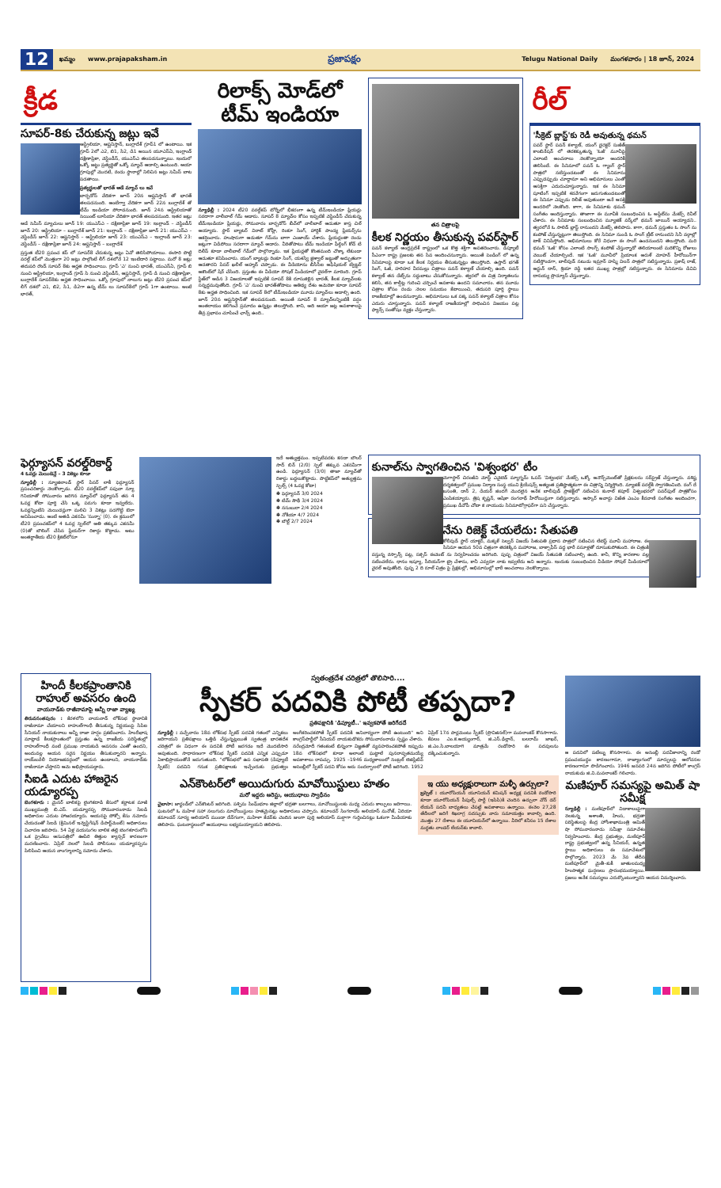12
ఖమ్మం www.prajapaksham.in
ప్రజాపక్షం
Telugu National Daily మంగళవారం | 18 జూన్, 2024
క్రీడ
సూపర్‌-8కు చేరుకున్న జట్లు ఇవే
ఆస్ట్రేలియా, ఆఫ్ఘనిస్తాన్‌, బంగ్లాదేశ్‌ గ్రూప్‌1 లో ఉంటాయి. ఇక గ్రూప్‌ 2లో ఎ2, బి1, సి2, డి1 అయిన యూఎస్‌ఏ, ఇంగ్లాండ్‌ దక్షిణాఫ్రికా, వెస్టిండీస్‌, యుఎస్‌ఎ తలపడనున్నాయి. ఇందులో ఒక్కో జట్టు ప్రత్యర్థితో ఒక్కో మ్యాచ్‌ ఆడాల్సి ఉంటుంది. ఆయా గ్రూపుల్లో మొదటి, రెండు స్థానాల్లో నిలిచిన జట్లు సెమీస్‌ బాట పడతాయి.
ప్రత్యర్థులతో భారత్‌ ఆడే మ్యాచ్‌ లు ఇవే
బార్బడోస్‌ వేదికగా జూన్‌ 20న ఆఫ్ఘనిస్తాన్‌ తో భారత్‌ తలపడనుంది. అంటిగ్వా వేదికగా జూన్‌ 22న బంగ్లాదేశ్‌ తో టీమ్‌ ఇండియా పోరాడనుంది. జూన్‌ 24న ఆస్ట్రేలియాతో సెయింట్‌ లూసియా వేదికగా భారత్‌ తలపడనుంది. ఇతర జట్లు ఆడే సెమీస్‌ మ్యాచులు జూన్‌ 19: యుఎస్‌ఎ – దక్షిణాఫ్రికా జూన్‌ 19: ఇంగ్లాండ్‌ – వెస్టిండీస్‌ జూన్‌ 20: ఆస్ట్రేలియా – బంగ్లాదేశ్‌ జూన్‌ 21: ఇంగ్లాండ్‌ – దక్షిణాఫ్రికా జూన్‌ 21: యుఎస్‌ఎ – వెస్టిండీస్‌ జూన్‌ 22: ఆఫ్ఘనిస్తాన్‌ – ఆస్ట్రేలియా జూన్‌ 23: యుఎస్‌ఎ – ఇంగ్లాండ్‌ జూన్‌ 23: వెస్టిండీస్‌ – దక్షిణాఫ్రికా జూన్‌ 24: ఆఫ్ఘనిస్తాన్‌ – బంగ్లాదేశ్‌
ప్రస్తుత టీ20 ప్రపంచ కప్‌ లో సూపర్‌8 చేరుకున్న జట్లు ఏవో తెలిసిపోయాయి. ఈసారి పొట్టి వరల్డ్‌ కప్‌లో మొత్తంగా 20 జట్లు పాల్గొంటే లీగ్‌ దశలోనే 12 ఇంటిదారి పట్టాయి. మరో 8 జట్లు తదుపరి రౌండ్‌ సూపర్‌ 8కు అర్హత సాధించాయి. గ్రూప్‌ 'ఎ' నుంచి భారత్‌, యుఎస్‌ఏ, గ్రూప్‌ బి నుంచి ఆస్ట్రేలియా, ఇంగ్లాండ్‌ గ్రూప్‌ సి నుంచి వెస్టిండీస్‌, ఆఫ్ఘనిస్తాన్‌, గ్రూప్‌ డి నుంచి దక్షిణాఫ్రికా, బంగ్లాదేశ్‌ సూపర్‌8కు అర్హత సాధించాయి. ఒక్కో గ్రూపులో నాలుగు జట్లు టీ20 ప్రపంచ కప్‌లో లీగ్‌ దశలో ఎ1, బి2, సి1, డి2గా ఉన్న టీమ్‌ లు సూపర్‌8లో గ్రూప్‌ 1గా ఉంటాయి. అంటే భారత్‌,
రిలాక్స్‌ మోడ్‌లో టీమ్‌ ఇండియా
న్యూఢిల్లీ : 2024 టీ20 వరల్డ్‌కప్‌ టోర్నీలో భీకరంగా ఉన్న టీమ్‌ఇండియా ప్లేయర్లు సరదాగా వాలీబాల్‌ గేమ్‌ ఆడారు. సూపర్‌ 8 మ్యాచ్‌ల కోసం ఇప్పటికే వెస్టిండీస్‌ చేరుకున్న టీమ్‌ఇండియా ప్లేయర్లు, సోమవారం బార్బడోస్‌ బీచ్‌లో వాలీబాల్‌ ఆడుతూ కాస్త చిల్‌ అయ్యారు. స్టార్‌ బ్యాటర్‌ విరాట్‌ కోహ్లీ, రింకూ సింగ్‌, హార్దిక్‌ పాండ్య ప్లేయర్స్‌ను ఆకర్షించారు. హుషారుగా ఆడుతూ గేమ్‌ను బాగా ఎంజాయ్‌ చేశారు. ప్లేయర్లంతా రెండు జట్లుగా విడిపోయి సరదాగా మ్యాచ్‌ ఆడారు. వీరితోపాటు టీమ్‌ ఇండియా ఫీల్డింగ్‌ కోచ్‌ టి దిలీప్‌ కూడా వాలీబాల్‌ గేమ్‌లో పాల్గొన్నాడు. ఇక ప్లేయర్లతో కొంతమంది చొక్కా లేకుండా ఆడుతూ కనిపించారు. యంగ్‌ బ్యాటర్లు రింకూ సింగ్‌, యశస్వి జైశ్వాల్‌ జట్టుతో అద్భుతంగా ఆడతారని పేసర్‌ ఖలీల్‌ అహ్మద్‌ చెప్పాడు. ఈ వీడియోను బీసీసీఐ అఫీషియల్‌ ట్విట్టర్‌ అకౌంట్‌లో షేర్‌ చేసింది. ప్రస్తుతం ఈ వీడియో సోషల్‌ మీడియాలో వైరల్‌గా మారింది. గ్రూప్‌ స్టేజ్‌లో ఆడిన 3 విజయాలతో ఇప్పటికే సూపర్‌ 8కి దూసుకెళ్లిన భారత్‌, కీలక మ్యాచ్‌లకు సన్నద్ధమవుతోంది. గ్రూప్‌ 'ఎ' నుంచి భారత్‌తోపాటు ఆతిథ్య దేశం అమెరికా కూడా సూపర్‌ 8కు అర్హత సాధించింది. ఇక సూపర్‌ 8లో టీమ్‌ఇండియా మూడు మ్యాచ్‌లు ఆడాల్సి ఉంది. జూన్‌ 20న ఆఫ్ఘనిస్థాన్‌తో తలపడనుంది. అయితే సూపర్‌ 8 మ్యాచ్‌లన్నింటికీ వర్షం అంతరాయం కలిగించే ప్రమాదం ఉన్నట్లు తెలుస్తోంది. కాని, అది ఆయా జట్ల అవకాశాలపై తీవ్ర ప్రభావం చూపించే ఛాన్స్‌ ఉంది..
తన చిత్రాలపై
కీలక నిర్ణయం తీసుకున్న పవర్‌స్టార్‌
పవన్‌ కళ్యాణ్‌ ఆంధ్రప్రదేశ్‌ రాష్ట్రంలో ఒక కొత్త శక్తిగా అవతరించారు. డిప్యూటీ సీఎంగా రాష్ట్ర ప్రజలకు తన సేవ అందించనున్నారు. అయితే పెండింగ్‌ లో ఉన్న సినిమాలపై కూడా ఒక కీలక నిర్ణయం తీసుకున్నట్లు తెలుస్తోంది. ఉస్తాద్‌ భగత్‌ సింగ్‌, ఓజీ, హరిహర వీరమల్లు చిత్రాలు పవన్‌ కళ్యాణ్‌ చేయాల్సి ఉంది. పవన్‌ కళ్యాణ్‌ తన డేట్స్‌ను సర్దుబాటు చేసుకోనున్నారు. త్వరలో ఈ చిత్ర నిర్మాతలను కలిసి, తన కాల్షీట్ల గురించి చర్చించే అవకాశం ఉందని సమాచారం. తన మూడు చిత్రాల కోసం రెండు నెలల సమయం కేటాయించి, తదుపరి పూర్తి స్థాయి రాజకీయాల్లో ఉండనున్నారు. అభిమానులు ఒక పక్క పవన్‌ కళ్యాణ్‌ చిత్రాల కోసం ఎదురు చూస్తున్నారు. పవన్‌ కళ్యాణ్‌ రాజకీయాల్లో సాధించిన విజయం పట్ల ఫ్యాన్స్‌ సంతోషం వ్యక్తం చేస్తున్నారు.
రీల్‌
'సీక్రెట్‌ బ్లాస్ట్‌'కు రెడీ అవుతున్న థమన్‌
పవర్‌ స్టార్‌ పవన్‌ కళ్యాణ్‌, యంగ్‌ డైరెక్టర్‌ సుజీత్‌ కాంబినేషన్‌ లో తెరకెక్కుతున్న 'ఓజీ' మూవీపై ఎలాంటి అంచనాలు నెలకొన్నాయో అందరికీ తెలిసిందే. ఈ సినిమాలో పవన్‌ ఓ గ్యాంగ్‌ స్టార్‌ పాత్రలో నటిస్తుండటంతో ఈ సినిమాను ఎప్పుడెప్పుడు చూద్దామా అని అభిమానులు ఎంతో ఆసక్తిగా ఎదురుచూస్తున్నారు. ఇక ఈ సినిమా షూటింగ్‌ ఇప్పటికే శరవేగంగా జరుగుతుండటంతో ఈ సినిమా ఎప్పుడు రిలీజ్‌ అవుతుందా అనే ఆసక్తి అందరిలో నెలకొంది. కాగా, ఈ సినిమాకు థమన్‌ సంగీతం అందిస్తున్నారు. తాజాగా ఈ మూవీకి సంబంధించిన ఓ అప్డేట్‌ను మేకర్స్‌ రివీల్‌ చేశారు. ఈ సినిమాకు సంబంధించిన మ్యూజిక్‌ వర్క్‌లో థమన్‌ జాయిన్‌ అయ్యాడని.. త్వరలోనే ఓ సాలిడ్‌ బ్లాస్ట్‌ రానుందని మేకర్స్‌ తెలిపారు. కాగా, థమన్‌ ప్రస్తుతం ఓ సాంగ్‌ ను కంపోజ్‌ చేస్తున్నట్లుగా తెలుస్తోంది. ఈ సినిమా నుండి ఓ సాంగ్‌ ట్రీట్‌ రానుందని సినీ వర్గాల్లో టాక్‌ వినిపిస్తోంది. అభిమానులు కోరే విధంగా ఈ సాంగ్‌ ఉండనుందని తెలుస్తోంది. మరి థమన్‌ 'ఓజీ' కోసం ఎలాంటి సాంగ్స్‌ కంపోజ్‌ చేస్తున్నాడో తెలియాలంటే మరికొన్ని రోజులు వెయిట్‌ చేయాల్సిందే. ఇక 'ఓజీ' మూవీలో ప్రియాంక అరుళ్‌ మోహన్‌ హీరోయిన్‌గా నటిస్తోండగా, బాలీవుడ్‌ నటుడు ఇమ్రాన్‌ హష్మి విలన్‌ పాత్రలో నటిస్తున్నాడు. ప్రకాష్‌ రాజ్‌, అర్జున్‌ దాస్‌, శ్రియా రెడ్డి ఇతర ముఖ్య పాత్రల్లో నటిస్తున్నారు. ఈ సినిమాను డివివి దానయ్య ప్రొడ్యూస్‌ చేస్తున్నారు.
ఫెర్గ్యూసన్‌ వరల్డ్‌రికార్డ్‌
4 ఓవర్లు మెయిడెన్లే – 3 వికెట్లు కూడా
న్యూఢిల్లీ : న్యూజిలాండ్‌ స్టార్‌ పేసర్‌ లాకీ ఫెర్గ్యూసన్‌ ప్రపంచరికార్డు నెలకొల్పాడు. టీ20 వరల్డ్‌కప్‌లో పపువా న్యూ గినియాతో సోమవారం జరిగిన మ్యాచ్‌లో ఫెర్గ్యూసన్‌ తన 4 ఓవర్ల కోటా పూర్తి చేసి ఒక్క పరుగు కూడా ఇవ్వలేదు. ఓవర్లన్నింటిని మెయిడెన్లుగా మలిచి 3 వికెట్లు పడగొట్టి ఔరా అనిపించాడు. అంటే అతడి ఎకనమీ 'సున్నా' (0). ఈ క్రమంలో టీ20 ప్రపంచకప్‌లో 4 ఓవర్ల స్పెల్‌లో అతి తక్కువ ఎకనమీ (0)తో బౌలింగ్‌ చేసిన ప్లేయర్‌గా రికార్డు కొట్టాడు. అటు అంతర్జాతీయ టీ20 క్రికెట్‌లోనూ
ఇదే అత్యుత్తమం. ఇప్పటివరకు కెనడా బౌలర్‌ సాద్‌ బిన్‌ (2/0) స్పెల్‌ తక్కువ ఎకనమీగా ఉండి. ఫెర్గ్యూసన్‌ (3/0) తాజా మ్యాచ్‌తో రికార్డు బద్దలుకొట్టాడు. పొట్టికప్‌లో అత్యుత్తమ స్పెల్స్‌ (4 ఓవర్ల కోటా)
✽ ఫెర్గ్యూసన్‌ 3/0 2024
✽ టిమ్‌ సౌథీ 3/4 2024
✽ నసుబురా 2/4 2024
✽ నోకియా 4/7 2024
✽ బౌల్ట్‌ 2/7 2024
కునాల్‌ను స్వాగతించిన 'విశ్వంభర' టీం
మెగాస్టార్‌ చిరంజీవి మోస్ట్‌ ఎవైటెడ్‌ మ్యాగ్నమ్‌ ఓపస్‌ 'విశ్వంభర' మేకర్స్‌ ఒక్కో అనౌన్స్‌మెంట్‌తో ప్రేక్షకులను సర్‌ప్రైజ్‌ చేస్తున్నారు. వశిష్ట దర్శకత్వంలో ప్రముఖ నిర్మాణ సంస్థ యువి క్రియేషన్స్‌ అత్యంత ప్రతిష్టాత్మకంగా ఈ చిత్రాన్ని నిర్మిస్తోంది. మ్యాజిక్‌ వరల్డ్‌కి స్వాగతించింది. రంగ్‌ దే బసంతి, డాన్‌ 2, డియర్‌ జిందగీ మొదలైన అనేక బాలీవుడ్‌ ప్రాజెక్ట్‌లో నటించిన కునాల్‌ కపూర్‌ విశ్వంభరలో పవర్‌ఫుల్‌ పాత్రకోసం ఎంపికయ్యారు. త్రిష కృష్ణన్‌, ఆషికా రంగనాథ్‌ హీరోయిన్లుగా నటిస్తున్నారు. ఆస్కార్‌ అవార్డు విజేత ఎంఎం కీరవాణి సంగీతం అందించగా, ప్రముఖ డీవోపీ చోటా కె నాయుడు సినిమాటోగ్రాఫర్‌గా పని చేస్తున్నారు.
నేను రిజెక్ట్‌ చేయలేదు: సేతుపతి
కోలీవుడ్‌ స్టార్‌ యాక్టర్‌, మక్కళ్‌ సెల్వన్‌ విజయ్‌ సేతుపతి ప్రధాన పాత్రలో నటించిన లేటెస్ట్‌ మూవీ మహారాజ. ఈ సినిమా ఆయన 50వ చిత్రంగా తెరకెక్కిన మహారాజ, బాక్సాఫీస్‌ వద్ద భారీ వసూళ్లతో దూసుకుపోతుంది. ఈ చిత్రంకి వస్తున్న రెస్పాన్స్‌ పట్ల, సక్సెస్‌ ఈవెంట్‌ ను నిర్వహించడం జరిగింది. పుష్ప చిత్రంలో విజయ్‌ సేతుపతి నటించాల్సి ఉంది. కానీ, కొన్ని కారణాల వల్ల నటించలేదు. ధానం ఇష్యూ, సీరియస్‌గా ట్రై చేశాను, కానీ ఎవ్వరూ నాకు ఇవ్వలేదు అని అన్నారు. ఇందుకు సంబంధించిన వీడియో సోషల్‌ మీడియాలో వైరల్‌ అవుతోంది. పుష్ప 2 ది రూల్‌ చిత్రం పై ప్రేక్షకుల్లో, అభిమానుల్లో భారీ అంచనాలు నెలకొన్నాయి.
హిందీ కీలకప్రాంతానికి రాహుల్‌ అవసరం ఉంది
వాయనాడ్‌కు రాజీనామాపై అన్నీ రాజా వ్యాఖ్య
తిరువనంతపురం : కేరళలోని వాయనాడ్‌ లోక్‌సభ స్థానానికి రాజీనామా చేయాలని రాహుల్‌గాంధీ తీసుకున్న నిర్ణయంపై సిపిఐ సీనియర్‌ నాయకురాలు అన్నీ రాజా హర్షం ప్రకటించారు. హిందీభాష మాట్లాడే కీలకప్రాంతంలో ప్రస్తుతం ఉన్న రాజకీయ పరిస్థితుల్లో రాహుల్‌గాంధీ వంటి ప్రముఖ నాయకుడి అవసరం ఎంతో ఉందని, అందువల్ల ఆయన సరైన నిర్ణయం తీసుకున్నారని అన్నారు. రాయ్‌బరేలీ నియోజకవర్గంలో ఆయన ఉండాలని, వాయనాడ్‌కు రాజీనామా చేస్తారని ఆమె అభిప్రాయపడ్డారు.
సిఐడి ఎదుట హాజరైన యడ్యూరప్ప
బెంగళూరు : మైనర్‌ బాలికపై లైంగికదాడి కేసులో కర్ణాటక మాజీ ముఖ్యమంత్రి బి.ఎస్‌. యడ్యూరప్ప సోమవారంనాడు సిఐడి అధికారుల ఎదుట హాజరయ్యారు. ఆయనపై పోక్సో కేసు నమోదు చేయడంతో సిఐడి (క్రిమినల్‌ ఇన్వెస్టిగేషన్‌ డిపార్ట్‌మెంట్‌) అధికారులు విచారణ జరిపారు. 54 ఏళ్ల వయసుగల బాలిక తల్లి బెంగళూరులోని ఒక ప్రైవేటు ఆసుపత్రిలో ఊపిరి తిత్తుల క్యాన్సర్‌ కారణంగా మరణించారు. ఏప్రిల్‌ నెలలో సిఐడి పోలీసులు యడ్యూరప్పను పిలిపించి ఆయన వాంగ్మూలాన్ని నమోదు చేశారు.
స్వతంత్రదేశ చరిత్రలో తొలిసారి....
స్పీకర్‌ పదవికి పోటీ తప్పదా?
ప్రతిపక్షానికి 'డిప్యూటీ..' ఇవ్వకపోతే జరిగేదదే
న్యూఢిల్లీ : వచ్చేవారం 18వ లోక్‌సభ స్పీకర్‌ పదవికి గతంలో ఎన్నికలు జరిగాయని ప్రతిపక్షాలు ఒత్తిడి చేస్తున్నట్లయితే స్వతంత్ర భారతదేశ చరిత్రలో ఈ విధంగా ఈ పదవికి పోటీ జరగడం ఇదే మొదటిసారి అవుతుంది. సాధారణంగా లోక్‌సభ స్పీకర్‌ పదవికి ఎన్నిక ఎప్పుడూ ఏకాభిప్రాయంతోనే జరుగుతుంది. "లోక్‌సభలో ఉప సభాపతి (డిప్యూటీ స్పీకర్‌) పదవిని గనుక ప్రతిపక్షాలకు ఇచ్చేందుకు ప్రభుత్వం అంగీకరించకపోతే స్పీకర్‌ పదవికి అనివార్యంగా పోటీ ఉంటుంది" అని కాంగ్రెస్‌పార్టీలో సీనియర్‌ నాయకుడొకరు సోమవారంనాడు స్పష్టం చేశారు. నరేంద్రమోదీ గతంకంటే భిన్నంగా విజ్ఞతతో వ్యవహరించకపోతే ఇప్పుడు 18వ లోక్‌సభలో కూడా అలాంటి ఘట్టాలే పునరావృతమయ్యే అవకాశాలు రావచ్చు. 1925 –1946 మధ్యకాలంలో సెంట్రల్‌ లెజిస్లేటివ్‌ అసెంబ్లీలో స్పీకర్‌ పదవి కోసం అరు సందర్భాలలో పోటీ జరిగింది. 1952 ఏప్రిల్‌ 17న పార్లమెంటు స్పీకర్‌ (ప్రొవిజినల్‌)గా మవలాంకర్‌ కొనసాగారు. కేవలం ఎం.కె.అయ్యంగార్‌, జి.ఎస్‌.ఢిల్లాన్‌, బలరామ్‌ జాఖర్‌, జి.ఎం.సి.బాలయోగి మాత్రమే రెండోసారి ఈ పదవులను దక్కించుకున్నారు.
ఎన్‌కౌంటర్‌లో అయిదుగురు మావోయిస్టులు హతం
మరో ఇద్దరు అరెస్టు, ఆయుధాలు స్వాధీనం
చైబాసా: జార్ఖండ్‌లో ఎన్‌కౌంటర్‌ జరిగింది. పశ్చిమ సింఘ్‌భూం జిల్లాలో భద్రతా బలగాలు, మావోయిస్టులకు మధ్య ఎదురు కాల్పులు జరిగాయి. ఘటనలో ఓ మహిళ సహా నలుగురు మావోయిస్టులు హతమైనట్లు అధికారులు చెప్పారు. కమాండర్‌ సింగరాయ్‌ అలియాస్‌ మనోజ్‌, ఏరియా కమాండర్‌ సూర్య అలియాస్‌ ముండా దేవ్‌గంగా, మహిళా కేడర్‌కు చెందిన జుంగా పుర్తి అలియాస్‌ మర్షాగా గుర్తించినట్లు ఓకంగా మీడియాకు తెలిపారు. ఘటనాస్థలంలో ఆయుధాలు లభ్యమయ్యాయని తెలిపారు.
ఇ యు అధ్యక్షురాలుగా మళ్ళీ ఉర్సులా?
బ్రస్సెల్‌ : యూరోపియన్‌ యూనియన్‌ కమిషన్‌ అధ్యక్ష పదవికి రెండోసారి కూడా యూరోపియన్‌ పీపుల్స్‌ పార్టీ (ఇపిపి)కి చెందిన ఉర్సులా వోన్‌ డెర్‌ లేయన్‌ పదవీ బాధ్యతలు చేపట్టే అవకాశాలు ఉన్నాయి. ఈనెల 27,28 తేదీలలో జరిగే శిఖరాగ్ర సదస్సుకు వారు సమాయత్తం కావాల్సి ఉంది. మొత్తం 27 దేశాలు ఈ యూనియన్‌లో ఉన్నాయి. వీరిలో కనీసం 15 దేశాల మద్దతు వాండెర్‌ లేయన్‌కు కావాలి.
ఆ పదవిలో పటేల్ను కొనసాగారు. ఈ అసెంబ్లీ పదవీకాలాన్ని రెండో ప్రపంచయుద్ధం కారణంగానూ, రాజ్యాంగంలో మార్పులపై ఆలోచనల కారణంగానూ పొడిగించారు. 1946 జనవరి 24న జరిగిన పోటీలో కాంగ్రెస్‌ నాయకుడు జి.వి.మవలాంకర్‌ గెలిచారు.
మణిపూర్‌ సమస్యపై అమిత్‌ షా సమీక్ష
న్యూఢిల్లీ : మణిపూర్‌లో విడాకాలంపైగా నెలకున్న అశాంతి, హింస, భద్రతా పరిస్థితులపై కేంద్ర హోంశాఖామంత్రి అమిత్‌ షా సోమవారంనాడు సమీక్షా సమావేశం నిర్వహించారు. కేంద్ర ప్రభుత్వం, మణిపూర్‌ రాష్ట్ర ప్రభుత్వంలో ఉన్న సీనియర్‌, ఉన్నత స్థాయి అధికారులు ఈ సమావేశంలో పాల్గొన్నారు. 2023 మే 3వ తేదీన మణిపూర్‌లో మైతీ–కుకీ జాతులమధ్య హింసాత్మక ఘర్షణలు ప్రారంభమయ్యాయి. ప్రజలు అనేక సమస్యలు ఎదుర్కొంటున్నారని ఆయన విమర్శించారు.